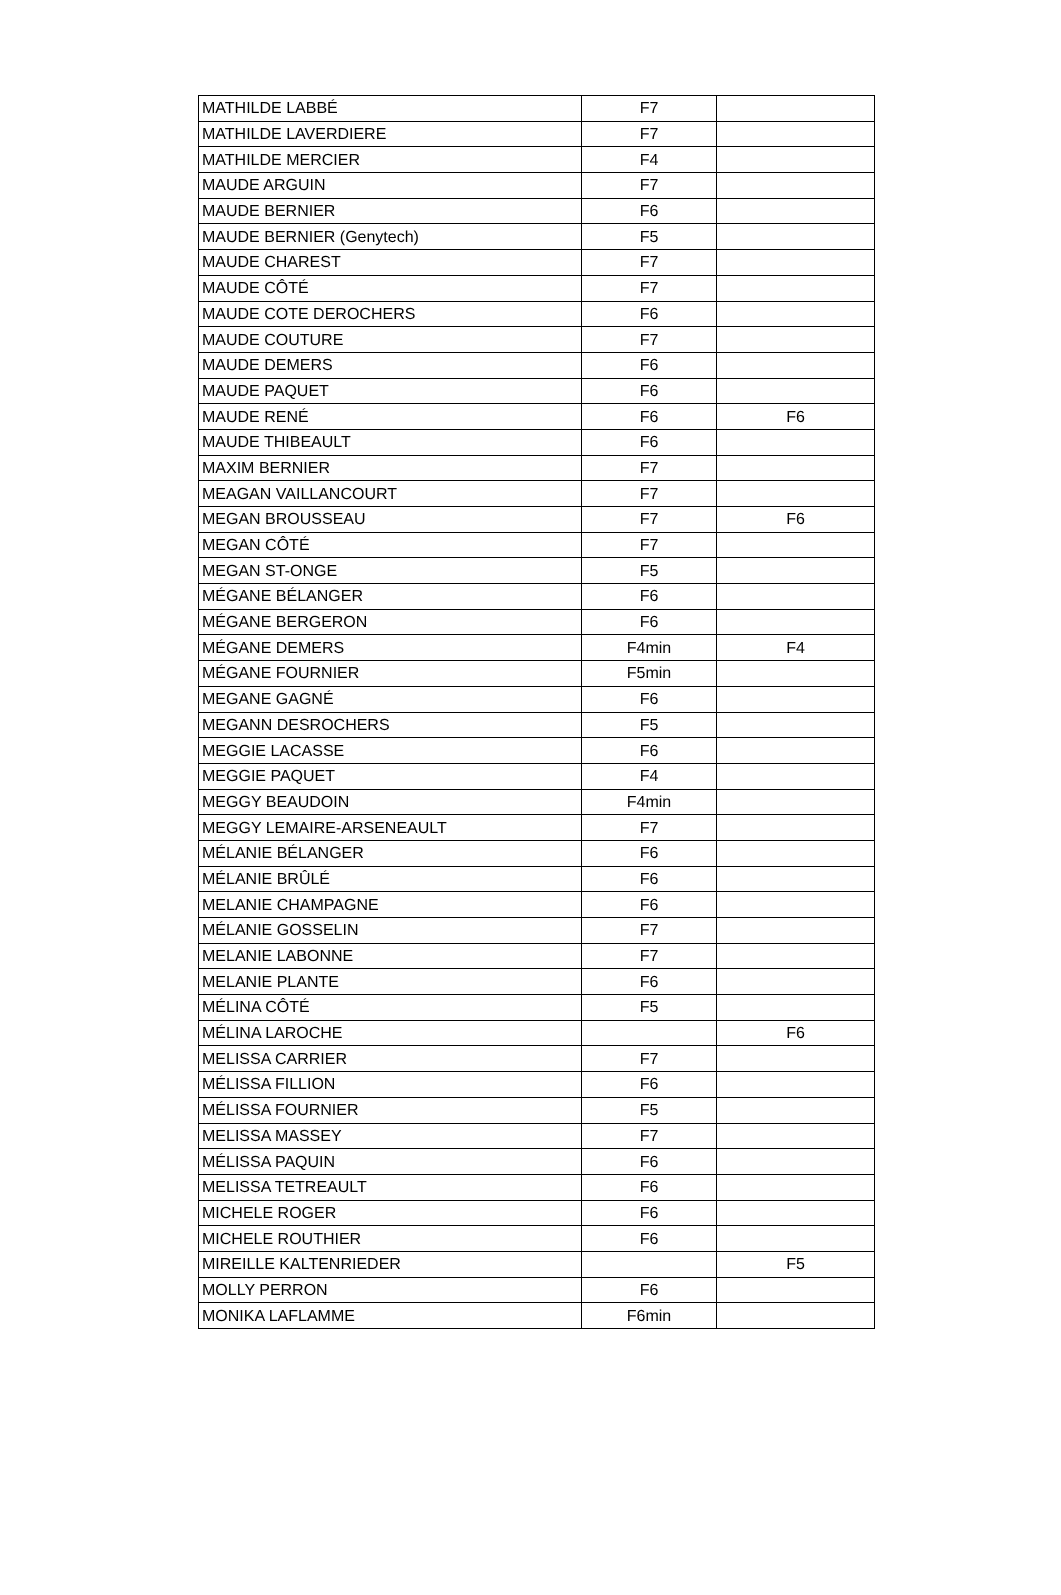| MATHILDE LABBÉ | F7 | |
| MATHILDE LAVERDIERE | F7 | |
| MATHILDE MERCIER | F4 | |
| MAUDE ARGUIN | F7 | |
| MAUDE BERNIER | F6 | |
| MAUDE BERNIER (Genytech) | F5 | |
| MAUDE CHAREST | F7 | |
| MAUDE CÔTÉ | F7 | |
| MAUDE COTE DEROCHERS | F6 | |
| MAUDE COUTURE | F7 | |
| MAUDE DEMERS | F6 | |
| MAUDE PAQUET | F6 | |
| MAUDE RENÉ | F6 | F6 |
| MAUDE THIBEAULT | F6 | |
| MAXIM BERNIER | F7 | |
| MEAGAN VAILLANCOURT | F7 | |
| MEGAN BROUSSEAU | F7 | F6 |
| MEGAN CÔTÉ | F7 | |
| MEGAN ST-ONGE | F5 | |
| MÉGANE BÉLANGER | F6 | |
| MÉGANE BERGERON | F6 | |
| MÉGANE DEMERS | F4min | F4 |
| MÉGANE FOURNIER | F5min | |
| MEGANE GAGNÉ | F6 | |
| MEGANN DESROCHERS | F5 | |
| MEGGIE LACASSE | F6 | |
| MEGGIE PAQUET | F4 | |
| MEGGY BEAUDOIN | F4min | |
| MEGGY LEMAIRE-ARSENEAULT | F7 | |
| MÉLANIE BÉLANGER | F6 | |
| MÉLANIE BRÛLÉ | F6 | |
| MELANIE CHAMPAGNE | F6 | |
| MÉLANIE GOSSELIN | F7 | |
| MELANIE LABONNE | F7 | |
| MELANIE PLANTE | F6 | |
| MÉLINA CÔTÉ | F5 | |
| MÉLINA LAROCHE | | F6 |
| MELISSA CARRIER | F7 | |
| MÉLISSA FILLION | F6 | |
| MÉLISSA FOURNIER | F5 | |
| MELISSA MASSEY | F7 | |
| MÉLISSA PAQUIN | F6 | |
| MELISSA TETREAULT | F6 | |
| MICHELE ROGER | F6 | |
| MICHELE ROUTHIER | F6 | |
| MIREILLE KALTENRIEDER | | F5 |
| MOLLY PERRON | F6 | |
| MONIKA LAFLAMME | F6min | |